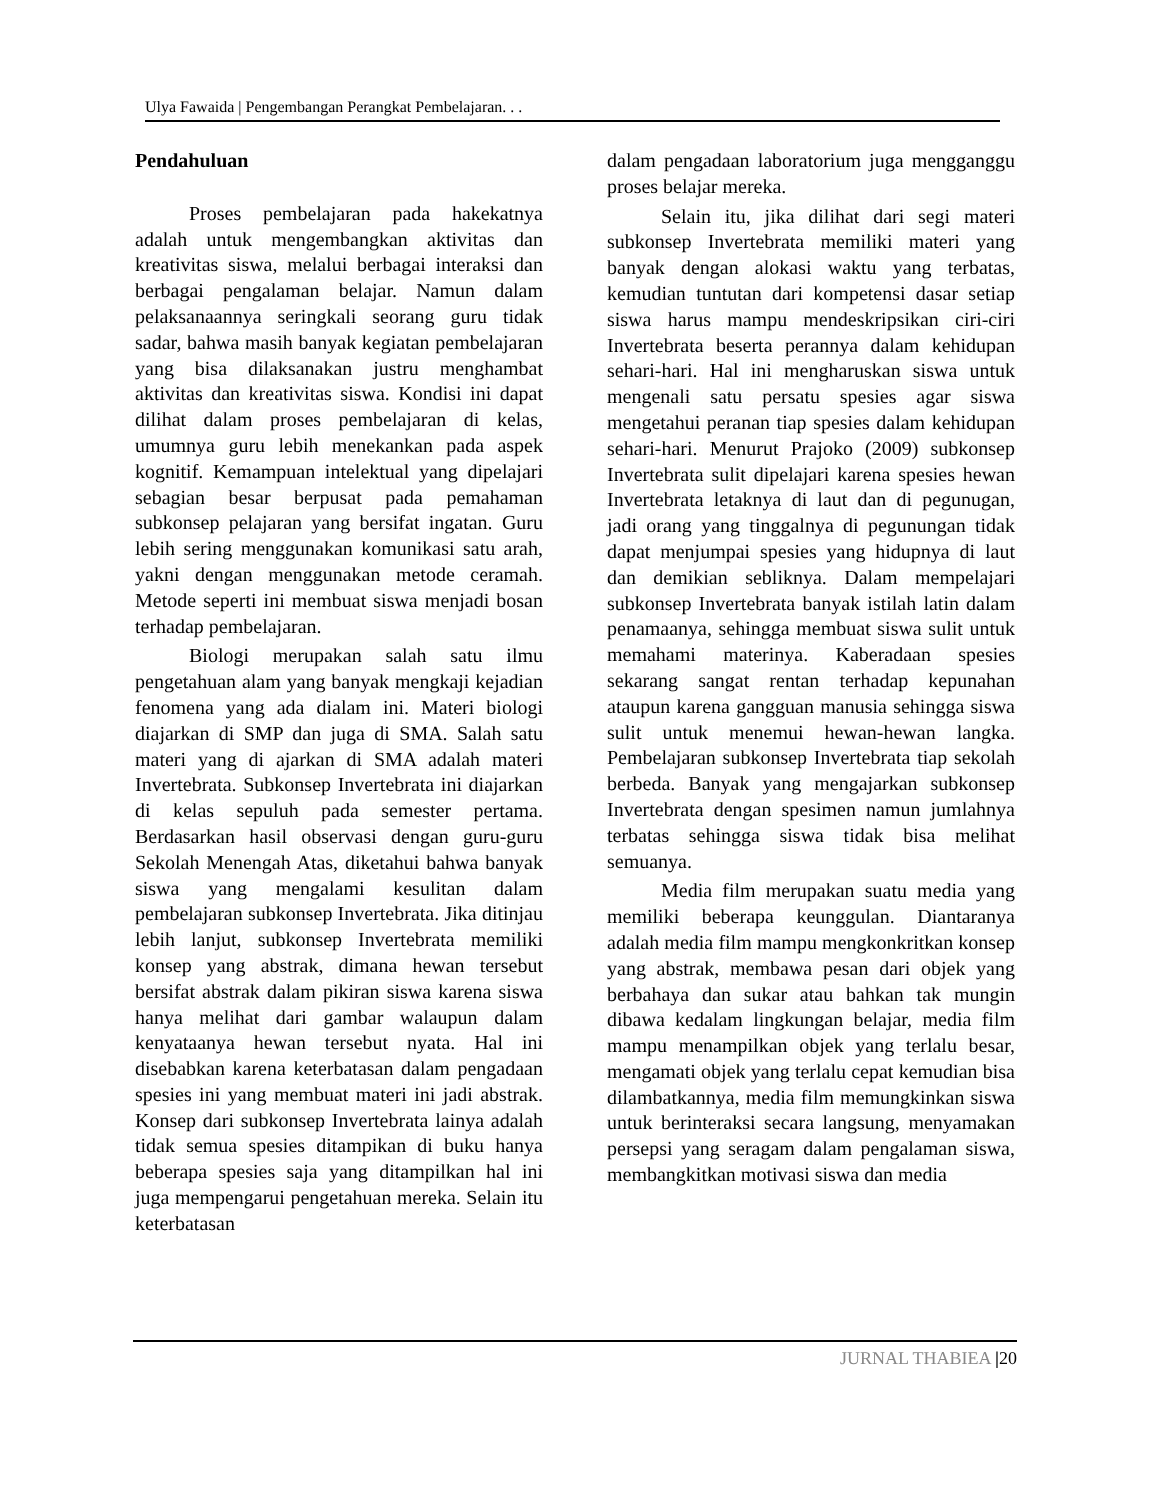Ulya Fawaida | Pengembangan Perangkat Pembelajaran. . .
Pendahuluan
Proses pembelajaran pada hakekatnya adalah untuk mengembangkan aktivitas dan kreativitas siswa, melalui berbagai interaksi dan berbagai pengalaman belajar. Namun dalam pelaksanaannya seringkali seorang guru tidak sadar, bahwa masih banyak kegiatan pembelajaran yang bisa dilaksanakan justru menghambat aktivitas dan kreativitas siswa. Kondisi ini dapat dilihat dalam proses pembelajaran di kelas, umumnya guru lebih menekankan pada aspek kognitif. Kemampuan intelektual yang dipelajari sebagian besar berpusat pada pemahaman subkonsep pelajaran yang bersifat ingatan. Guru lebih sering menggunakan komunikasi satu arah, yakni dengan menggunakan metode ceramah. Metode seperti ini membuat siswa menjadi bosan terhadap pembelajaran.
Biologi merupakan salah satu ilmu pengetahuan alam yang banyak mengkaji kejadian fenomena yang ada dialam ini. Materi biologi diajarkan di SMP dan juga di SMA. Salah satu materi yang di ajarkan di SMA adalah materi Invertebrata. Subkonsep Invertebrata ini diajarkan di kelas sepuluh pada semester pertama. Berdasarkan hasil observasi dengan guru-guru Sekolah Menengah Atas, diketahui bahwa banyak siswa yang mengalami kesulitan dalam pembelajaran subkonsep Invertebrata. Jika ditinjau lebih lanjut, subkonsep Invertebrata memiliki konsep yang abstrak, dimana hewan tersebut bersifat abstrak dalam pikiran siswa karena siswa hanya melihat dari gambar walaupun dalam kenyataanya hewan tersebut nyata. Hal ini disebabkan karena keterbatasan dalam pengadaan spesies ini yang membuat materi ini jadi abstrak. Konsep dari subkonsep Invertebrata lainya adalah tidak semua spesies ditampikan di buku hanya beberapa spesies saja yang ditampilkan hal ini juga mempengarui pengetahuan mereka. Selain itu keterbatasan
dalam pengadaan laboratorium juga mengganggu proses belajar mereka.
Selain itu, jika dilihat dari segi materi subkonsep Invertebrata memiliki materi yang banyak dengan alokasi waktu yang terbatas, kemudian tuntutan dari kompetensi dasar setiap siswa harus mampu mendeskripsikan ciri-ciri Invertebrata beserta perannya dalam kehidupan sehari-hari. Hal ini mengharuskan siswa untuk mengenali satu persatu spesies agar siswa mengetahui peranan tiap spesies dalam kehidupan sehari-hari. Menurut Prajoko (2009) subkonsep Invertebrata sulit dipelajari karena spesies hewan Invertebrata letaknya di laut dan di pegunugan, jadi orang yang tinggalnya di pegunungan tidak dapat menjumpai spesies yang hidupnya di laut dan demikian sebliknya. Dalam mempelajari subkonsep Invertebrata banyak istilah latin dalam penamaanya, sehingga membuat siswa sulit untuk memahami materinya. Kaberadaan spesies sekarang sangat rentan terhadap kepunahan ataupun karena gangguan manusia sehingga siswa sulit untuk menemui hewan-hewan langka. Pembelajaran subkonsep Invertebrata tiap sekolah berbeda. Banyak yang mengajarkan subkonsep Invertebrata dengan spesimen namun jumlahnya terbatas sehingga siswa tidak bisa melihat semuanya.
Media film merupakan suatu media yang memiliki beberapa keunggulan. Diantaranya adalah media film mampu mengkonkritkan konsep yang abstrak, membawa pesan dari objek yang berbahaya dan sukar atau bahkan tak mungin dibawa kedalam lingkungan belajar, media film mampu menampilkan objek yang terlalu besar, mengamati objek yang terlalu cepat kemudian bisa dilambatkannya, media film memungkinkan siswa untuk berinteraksi secara langsung, menyamakan persepsi yang seragam dalam pengalaman siswa, membangkitkan motivasi siswa dan media
JURNAL THABIEA |20